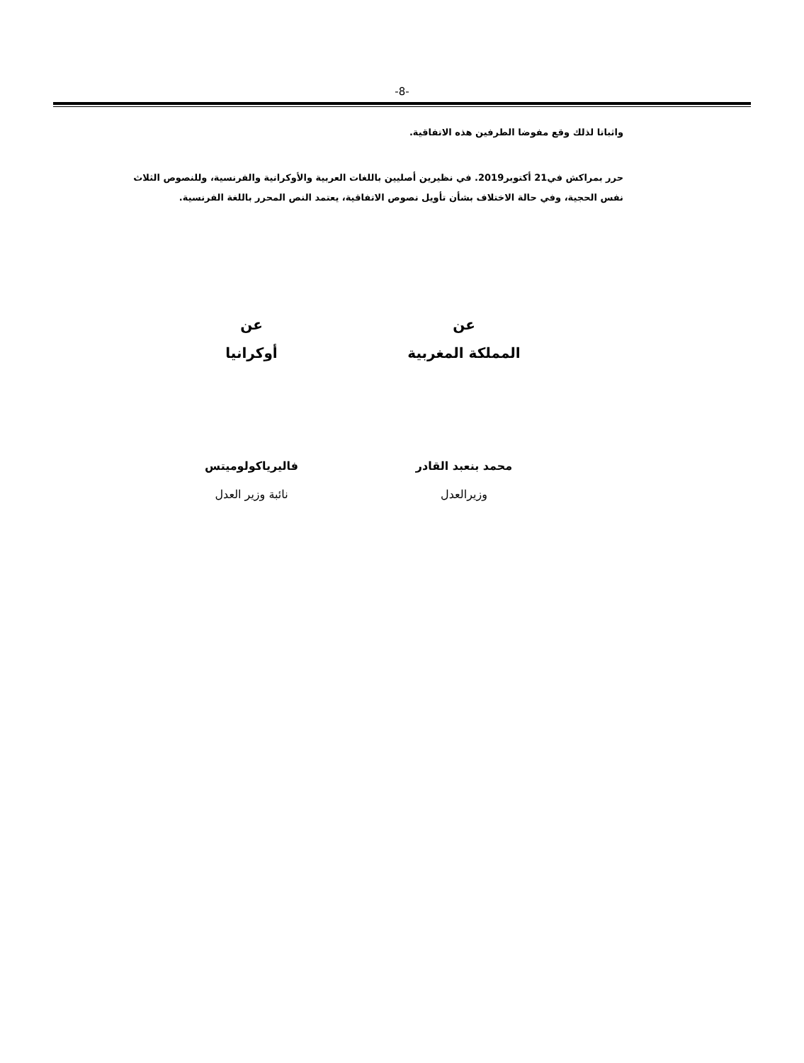-8-
واثباتا لذلك وقع مفوضا الطرفين هذه الاتفاقية.
حرر بمراكش في21 أكتوبر2019. في نظيرين أصليين باللغات العربية والأوكرانية والفرنسية، وللنصوص الثلاث نفس الحجية، وفي حالة الاختلاف بشأن تأويل نصوص الاتفاقية، يعتمد النص المحرر باللغة الفرنسية.
عن
المملكة المغربية
عن
أوكرانيا
محمد بنعبد القادر
وزيرالعدل
فاليرياكولوميتس
نائبة وزير العدل